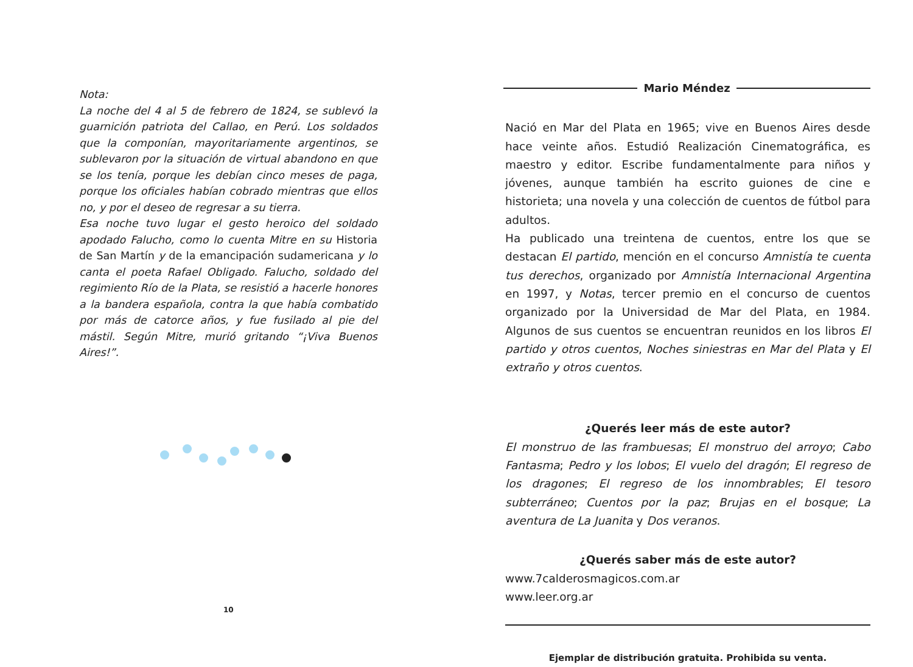Nota:
La noche del 4 al 5 de febrero de 1824, se sublevó la guarnición patriota del Callao, en Perú. Los soldados que la componían, mayoritariamente argentinos, se sublevaron por la situación de virtual abandono en que se los tenía, porque les debían cinco meses de paga, porque los oficiales habían cobrado mientras que ellos no, y por el deseo de regresar a su tierra.
Esa noche tuvo lugar el gesto heroico del soldado apodado Falucho, como lo cuenta Mitre en su Historia de San Martín y de la emancipación sudamericana y lo canta el poeta Rafael Obligado. Falucho, soldado del regimiento Río de la Plata, se resistió a hacerle honores a la bandera española, contra la que había combatido por más de catorce años, y fue fusilado al pie del mástil. Según Mitre, murió gritando “¡Viva Buenos Aires!”.
10
Mario Méndez
Nació en Mar del Plata en 1965; vive en Buenos Aires desde hace veinte años. Estudió Realización Cinematográfica, es maestro y editor. Escribe fundamentalmente para niños y jóvenes, aunque también ha escrito guiones de cine e historieta; una novela y una colección de cuentos de fútbol para adultos.
Ha publicado una treintena de cuentos, entre los que se destacan El partido, mención en el concurso Amnistía te cuenta tus derechos, organizado por Amnistía Internacional Argentina en 1997, y Notas, tercer premio en el concurso de cuentos organizado por la Universidad de Mar del Plata, en 1984. Algunos de sus cuentos se encuentran reunidos en los libros El partido y otros cuentos, Noches siniestras en Mar del Plata y El extraño y otros cuentos.
¿Querés leer más de este autor?
El monstruo de las frambuesas; El monstruo del arroyo; Cabo Fantasma; Pedro y los lobos; El vuelo del dragón; El regreso de los dragones; El regreso de los innombrables; El tesoro subterráneo; Cuentos por la paz; Brujas en el bosque; La aventura de La Juanita y Dos veranos.
¿Querés saber más de este autor?
www.7calderosmagicos.com.ar
www.leer.org.ar
Ejemplar de distribución gratuita. Prohibida su venta.